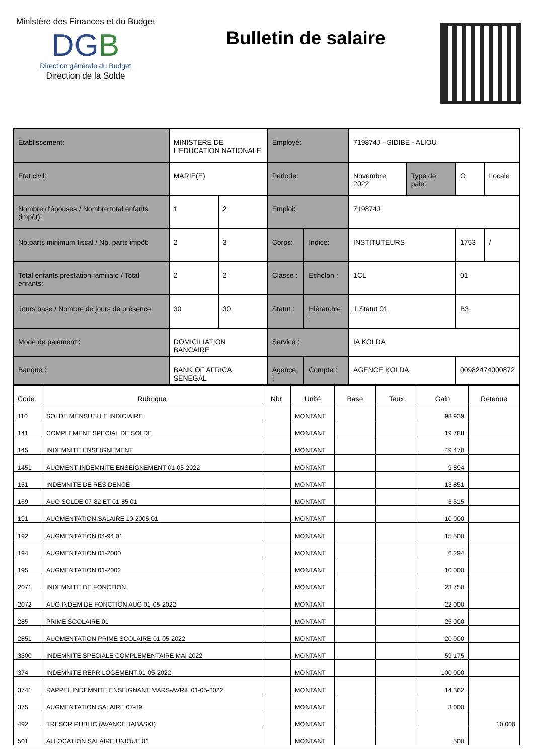Ministère des Finances et du Budget
DGB
Direction générale du Budget
Direction de la Solde
Bulletin de salaire
| Etablissement: | MINISTERE DE L'EDUCATION NATIONALE | | Employé: | | 719874J - SIDIBE - ALIOU | | | |
| Etat civil: | MARIE(E) | | Période: | | Novembre 2022 | Type de paie: | O | Locale |
| Nombre d'épouses / Nombre total enfants (impôt): | 1 | 2 | Emploi: | | 719874J | | | |
| Nb.parts minimum fiscal / Nb. parts impôt: | 2 | 3 | Corps: | Indice: | INSTITUTEURS | | 1753 | / |
| Total enfants prestation familiale / Total enfants: | 2 | 2 | Classe : | Echelon : | 1CL | | 01 | |
| Jours base / Nombre de jours de présence: | 30 | 30 | Statut : | Hiérarchie : | 1 Statut 01 | | B3 | |
| Mode de paiement : | DOMICILIATION BANCAIRE | | Service : | | IA KOLDA | | | |
| Banque : | BANK OF AFRICA SENEGAL | | Agence : | Compte : | AGENCE KOLDA | | 00982474000872 | |
| Code | Rubrique | Nbr | Unité | Base | Taux | Gain | Retenue |
| --- | --- | --- | --- | --- | --- | --- | --- |
| 110 | SOLDE MENSUELLE INDICIAIRE | | MONTANT | | | 98 939 | |
| 141 | COMPLEMENT SPECIAL DE SOLDE | | MONTANT | | | 19 788 | |
| 145 | INDEMNITE ENSEIGNEMENT | | MONTANT | | | 49 470 | |
| 1451 | AUGMENT INDEMNITE ENSEIGNEMENT 01-05-2022 | | MONTANT | | | 9 894 | |
| 151 | INDEMNITE DE RESIDENCE | | MONTANT | | | 13 851 | |
| 169 | AUG SOLDE 07-82 ET 01-85 01 | | MONTANT | | | 3 515 | |
| 191 | AUGMENTATION SALAIRE 10-2005 01 | | MONTANT | | | 10 000 | |
| 192 | AUGMENTATION 04-94 01 | | MONTANT | | | 15 500 | |
| 194 | AUGMENTATION 01-2000 | | MONTANT | | | 6 294 | |
| 195 | AUGMENTATION 01-2002 | | MONTANT | | | 10 000 | |
| 2071 | INDEMNITE DE FONCTION | | MONTANT | | | 23 750 | |
| 2072 | AUG INDEM DE FONCTION AUG 01-05-2022 | | MONTANT | | | 22 000 | |
| 285 | PRIME SCOLAIRE 01 | | MONTANT | | | 25 000 | |
| 2851 | AUGMENTATION PRIME SCOLAIRE 01-05-2022 | | MONTANT | | | 20 000 | |
| 3300 | INDEMNITE SPECIALE COMPLEMENTAIRE MAI 2022 | | MONTANT | | | 59 175 | |
| 374 | INDEMNITE REPR LOGEMENT 01-05-2022 | | MONTANT | | | 100 000 | |
| 3741 | RAPPEL INDEMNITE ENSEIGNANT MARS-AVRIL 01-05-2022 | | MONTANT | | | 14 362 | |
| 375 | AUGMENTATION SALAIRE 07-89 | | MONTANT | | | 3 000 | |
| 492 | TRESOR PUBLIC (AVANCE TABASKI) | | MONTANT | | | | 10 000 |
| 501 | ALLOCATION SALAIRE UNIQUE 01 | | MONTANT | | | 500 | |